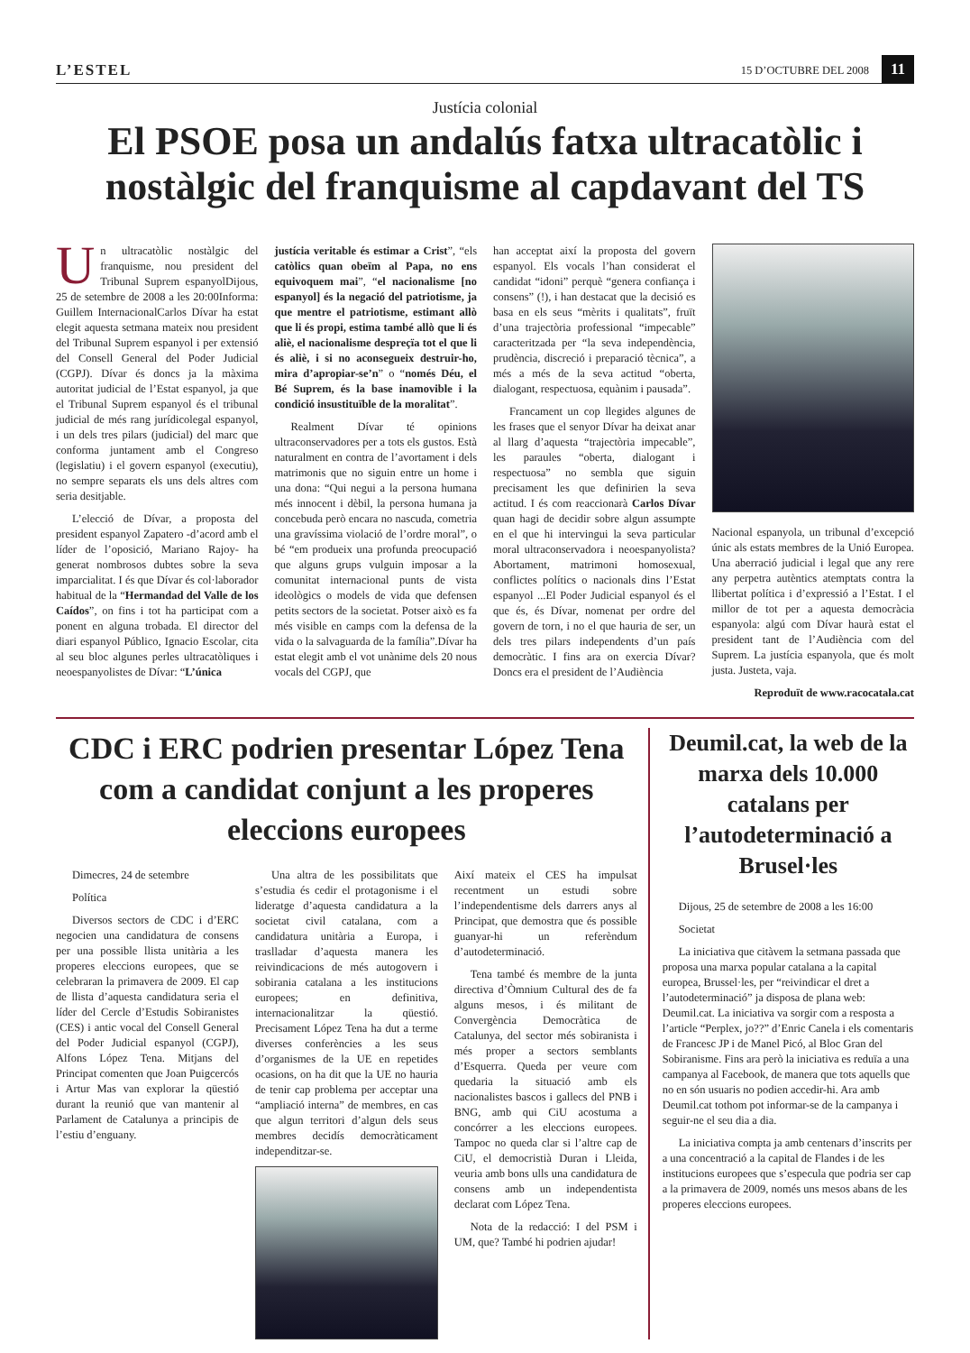L’ESTEL 15 D’OCTUBRE DEL 2008 11
Justícia colonial
El PSOE posa un andalús fatxa ultracatòlic i nostàlgic del franquisme al capdavant del TS
Un ultracatòlic nostàlgic del franquisme, nou president del Tribunal Suprem espanyolDijous, 25 de setembre de 2008 a les 20:00Informa: Guillem InternacionalCarlos Dívar ha estat elegit aquesta setmana mateix nou president del Tribunal Suprem espanyol i per extensió del Consell General del Poder Judicial (CGPJ). Dívar és doncs ja la màxima autoritat judicial de l’Estat espanyol, ja que el Tribunal Suprem espanyol és el tribunal judicial de més rang jurídicolegal espanyol, i un dels tres pilars (judicial) del marc que conforma juntament amb el Congreso (legislatiu) i el govern espanyol (executiu), no sempre separats els uns dels altres com seria desitjable.
L’elecció de Dívar, a proposta del president espanyol Zapatero -d’acord amb el líder de l’oposició, Mariano Rajoy- ha generat nombrosos dubtes sobre la seva imparcialitat. I és que Dívar és col·laborador habitual de la “Hermandad del Valle de los Caídos”, on fins i tot ha participat com a ponent en alguna trobada. El director del diari espanyol Público, Ignacio Escolar, cita al seu bloc algunes perles ultracatòliques i neoespanyolistes de Dívar: “L’única
justícia veritable és estimar a Crist”, “els catòlics quan obeïm al Papa, no ens equivoquem mai”, “el nacionalisme [no espanyol] és la negació del patriotisme, ja que mentre el patriotisme, estimant allò que li és propi, estima també allò que li és aliè, el nacionalisme despreçïa tot el que li és aliè, i si no aconsegueix destruir-ho, mira d’apropiar-se’n” o “només Déu, el Bé Suprem, és la base inamovible i la condició insustituïble de la moralitat”.
Realment Dívar té opinions ultraconservadores per a tots els gustos. Està naturalment en contra de l’avortament i dels matrimonis que no siguin entre un home i una dona: “Qui negui a la persona humana més innocent i dèbil, la persona humana ja concebuda però encara no nascuda, cometria una gravíssima violació de l’ordre moral”, o bé “em produeix una profunda preocupació que alguns grups vulguin imposar a la comunitat internacional punts de vista ideològics o models de vida que defensen petits sectors de la societat. Potser això es fa més visible en camps com la defensa de la vida o la salvaguarda de la família”.Dívar ha estat elegit amb el vot unànime dels 20 nous vocals del CGPJ, que
han acceptat així la proposta del govern espanyol. Els vocals l’han considerat el candidat “idoni” perquè “genera confiança i consens” (!), i han destacat que la decisió es basa en els seus “mèrits i qualitats”, fruït d’una trajectòria professional “impecable” caracteritzada per “la seva independència, prudència, discreció i preparació tècnica”, a més a més de la seva actitud “oberta, dialogant, respectuosa, equànim i pausada”.
Francament un cop llegides algunes de les frases que el senyor Dívar ha deixat anar al llarg d’aquesta “trajectòria impecable”, les paraules “oberta, dialogant i respectuosa” no sembla que siguin precisament les que definirien la seva actitud. I és com reaccionarà Carlos Dívar quan hagi de decidir sobre algun assumpte en el que hi intervingui la seva particular moral ultraconservadora i neoespanyolista? Abortament, matrimoni homosexual, conflictes polítics o nacionals dins l’Estat espanyol ...El Poder Judicial espanyol és el que és, és Dívar, nomenat per ordre del govern de torn, i no el que hauria de ser, un dels tres pilars independents d’un país democràtic. I fins ara on exercia Dívar? Doncs era el president de l’Audiència
Nacional espanyola, un tribunal d’excepció únic als estats membres de la Unió Europea. Una aberració judicial i legal que any rere any perpetra autèntics atemptats contra la llibertat política i d’expressió a l’Estat. I el millor de tot per a aquesta democràcia espanyola: algú com Dívar haurà estat el president tant de l’Audiència com del Suprem. La justícia espanyola, que és molt justa. Justeta, vaja.
Reproduït de www.racocatala.cat
CDC i ERC podrien presentar López Tena com a candidat conjunt a les properes eleccions europees
Dimecres, 24 de setembre
Política
Diversos sectors de CDC i d’ERC negocien una candidatura de consens per una possible llista unitària a les properes eleccions europees, que se celebraran la primavera de 2009. El cap de llista d’aquesta candidatura seria el líder del Cercle d’Estudis Sobiranistes (CES) i antic vocal del Consell General del Poder Judicial espanyol (CGPJ), Alfons López Tena. Mitjans del Principat comenten que Joan Puigcercós i Artur Mas van explorar la qüestió durant la reunió que van mantenir al Parlament de Catalunya a principis de l’estiu d’enguany.
Una altra de les possibilitats que s’estudia és cedir el protagonisme i el lideratge d’aquesta candidatura a la societat civil catalana, com a candidatura unitària a Europa, i traslladar d’aquesta manera les reivindicacions de més autogovern i sobirania catalana a les institucions europees; en definitiva, internacionalitzar la qüestió. Precisament López Tena ha dut a terme diverses conferències a les seus d’organismes de la UE en repetides ocasions, on ha dit que la UE no hauria de tenir cap problema per acceptar una “ampliació interna” de membres, en cas que algun territori d’algun dels seus membres decidís democràticament independitzar-se.
Així mateix el CES ha impulsat recentment un estudi sobre l’independentisme dels darrers anys al Principat, que demostra que és possible guanyar-hi un referèndum d’autodeterminació.
Tena també és membre de la junta directiva d’Òmnium Cultural des de fa alguns mesos, i és militant de Convergència Democràtica de Catalunya, del sector més sobiranista i més proper a sectors semblants d’Esquerra. Queda per veure com quedaria la situació amb els nacionalistes bascos i gallecs del PNB i BNG, amb qui CiU acostuma a concórrer a les eleccions europees. Tampoc no queda clar si l’altre cap de CiU, el democristià Duran i Lleida, veuria amb bons ulls una candidatura de consens amb un independentista declarat com López Tena.
Nota de la redacció: I del PSM i UM, que? També hi podrien ajudar!
Deumil.cat, la web de la marxa dels 10.000 catalans per l’autodeterminació a Brusel·les
Dijous, 25 de setembre de 2008 a les 16:00
Societat
La iniciativa que citàvem la setmana passada que proposa una marxa popular catalana a la capital europea, Brussel·les, per “reivindicar el dret a l’autodeterminació” ja disposa de plana web: Deumil.cat. La iniciativa va sorgir com a resposta a l’article “Perplex, jo??” d’Enric Canela i els comentaris de Francesc JP i de Manel Picó, al Bloc Gran del Sobiranisme. Fins ara però la iniciativa es reduïa a una campanya al Facebook, de manera que tots aquells que no en són usuaris no podien accedir-hi. Ara amb Deumil.cat tothom pot informar-se de la campanya i seguir-ne el seu dia a dia.
La iniciativa compta ja amb centenars d’inscrits per a una concentració a la capital de Flandes i de les institucions europees que s’especula que podria ser cap a la primavera de 2009, només uns mesos abans de les properes eleccions europees.